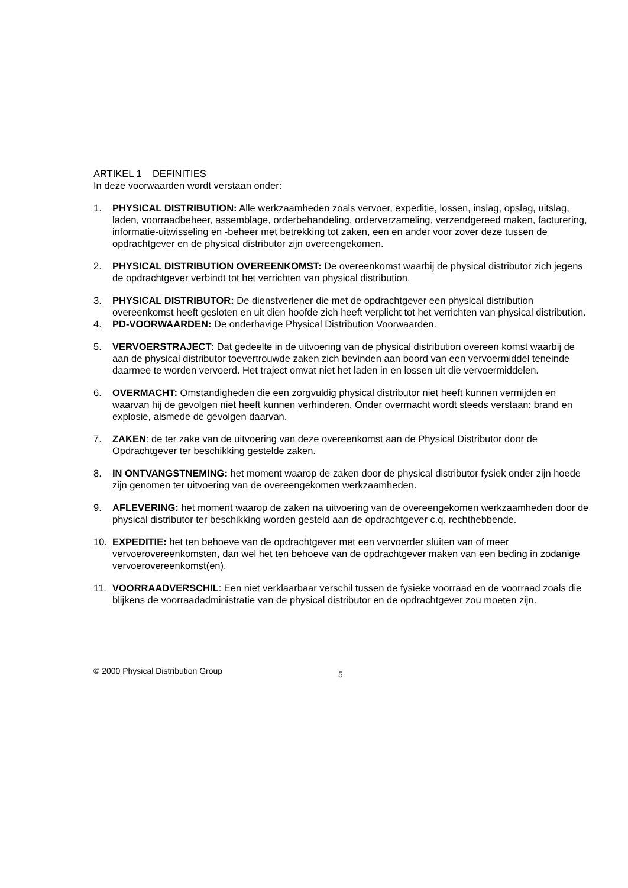ARTIKEL 1 DEFINITIES
In deze voorwaarden wordt verstaan onder:
1. PHYSICAL DISTRIBUTION: Alle werkzaamheden zoals vervoer, expeditie, lossen, inslag, opslag, uitslag, laden, voorraadbeheer, assemblage, orderbehandeling, orderverzameling, verzendgereed maken, facturering, informatie-uitwisseling en -beheer met betrekking tot zaken, een en ander voor zover deze tussen de opdrachtgever en de physical distributor zijn overeengekomen.
2. PHYSICAL DISTRIBUTION OVEREENKOMST: De overeenkomst waarbij de physical distributor zich jegens de opdrachtgever verbindt tot het verrichten van physical distribution.
3. PHYSICAL DISTRIBUTOR: De dienstverlener die met de opdrachtgever een physical distribution overeenkomst heeft gesloten en uit dien hoofde zich heeft verplicht tot het verrichten van physical distribution.
4. PD-VOORWAARDEN: De onderhavige Physical Distribution Voorwaarden.
5. VERVOERSTRAJECT: Dat gedeelte in de uitvoering van de physical distribution overeen komst waarbij de aan de physical distributor toevertrouwde zaken zich bevinden aan boord van een vervoermiddel teneinde daarmee te worden vervoerd. Het traject omvat niet het laden in en lossen uit die vervoermiddelen.
6. OVERMACHT: Omstandigheden die een zorgvuldig physical distributor niet heeft kunnen vermijden en waarvan hij de gevolgen niet heeft kunnen verhinderen. Onder overmacht wordt steeds verstaan: brand en explosie, alsmede de gevolgen daarvan.
7. ZAKEN: de ter zake van de uitvoering van deze overeenkomst aan de Physical Distributor door de Opdrachtgever ter beschikking gestelde zaken.
8. IN ONTVANGSTNEMING: het moment waarop de zaken door de physical distributor fysiek onder zijn hoede zijn genomen ter uitvoering van de overeengekomen werkzaamheden.
9. AFLEVERING: het moment waarop de zaken na uitvoering van de overeengekomen werkzaamheden door de physical distributor ter beschikking worden gesteld aan de opdrachtgever c.q. rechthebbende.
10. EXPEDITIE: het ten behoeve van de opdrachtgever met een vervoerder sluiten van of meer vervoerovereenkomsten, dan wel het ten behoeve van de opdrachtgever maken van een beding in zodanige vervoerovereenkomst(en).
11. VOORRAADVERSCHIL: Een niet verklaarbaar verschil tussen de fysieke voorraad en de voorraad zoals die blijkens de voorraadadministratie van de physical distributor en de opdrachtgever zou moeten zijn.
© 2000 Physical Distribution Group 5